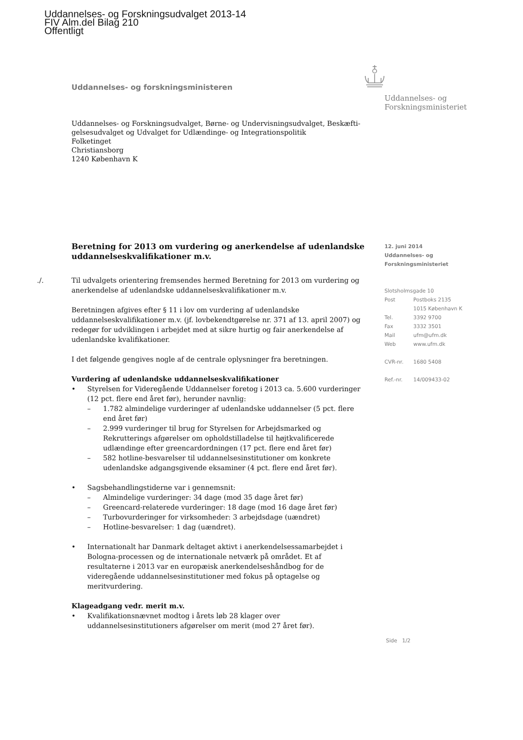Uddannelses- og Forskningsudvalget 2013-14
FIV Alm.del Bilag 210
Offentligt
Uddannelses- og forskningsministeren
Uddannelses- og
Forskningsministeriet
Uddannelses- og Forskningsudvalget, Børne- og Undervisningsudvalget, Beskæfti-gelsesudvalget og Udvalget for Udlændinge- og Integrationspolitik
Folketinget
Christiansborg
1240 København K
Beretning for 2013 om vurdering og anerkendelse af udenlandske uddannelseskvalifikationer m.v.
./. Til udvalgets orientering fremsendes hermed Beretning for 2013 om vurdering og anerkendelse af udenlandske uddannelseskvalifikationer m.v.
Beretningen afgives efter § 11 i lov om vurdering af udenlandske uddannelseskvalifikationer m.v. (jf. lovbekendtgørelse nr. 371 af 13. april 2007) og redegør for udviklingen i arbejdet med at sikre hurtig og fair anerkendelse af udenlandske kvalifikationer.
I det følgende gengives nogle af de centrale oplysninger fra beretningen.
Vurdering af udenlandske uddannelseskvalifikationer
• Styrelsen for Videregående Uddannelser foretog i 2013 ca. 5.600 vurderinger (12 pct. flere end året før), herunder navnlig:
– 1.782 almindelige vurderinger af udenlandske uddannelser (5 pct. flere end året før)
– 2.999 vurderinger til brug for Styrelsen for Arbejdsmarked og Rekrutterings afgørelser om opholdstilladelse til højtkvalificerede udlændinge efter greencardordningen (17 pct. flere end året før)
– 582 hotline-besvarelser til uddannelsesinstitutioner om konkrete udenlandske adgangsgivende eksaminer (4 pct. flere end året før).
• Sagsbehandlingstiderne var i gennemsnit:
– Almindelige vurderinger: 34 dage (mod 35 dage året før)
– Greencard-relaterede vurderinger: 18 dage (mod 16 dage året før)
– Turbovurderinger for virksomheder: 3 arbejdsdage (uændret)
– Hotline-besvarelser: 1 dag (uændret).
• Internationalt har Danmark deltaget aktivt i anerkendelsessamarbejdet i Bologna-processen og de internationale netværk på området. Et af resultaterne i 2013 var en europæisk anerkendelseshåndbog for de videregående uddannelsesinstitutioner med fokus på optagelse og meritvurdering.
Klageadgang vedr. merit m.v.
• Kvalifikationsnævnet modtog i årets løb 28 klager over uddannelsesinstitutioners afgørelser om merit (mod 27 året før).
12. juni 2014
Uddannelses- og
Forskningsministeriet
Slotsholmsgade 10
| Post | Postboks 2135 |
| | 1015 København K |
| Tel. | 3392 9700 |
| Fax | 3332 3501 |
| Mail | ufm@ufm.dk |
| Web | www.ufm.dk |
| CVR-nr. | 1680 5408 |
| Ref.-nr. | 14/009433-02 |
Side 1/2